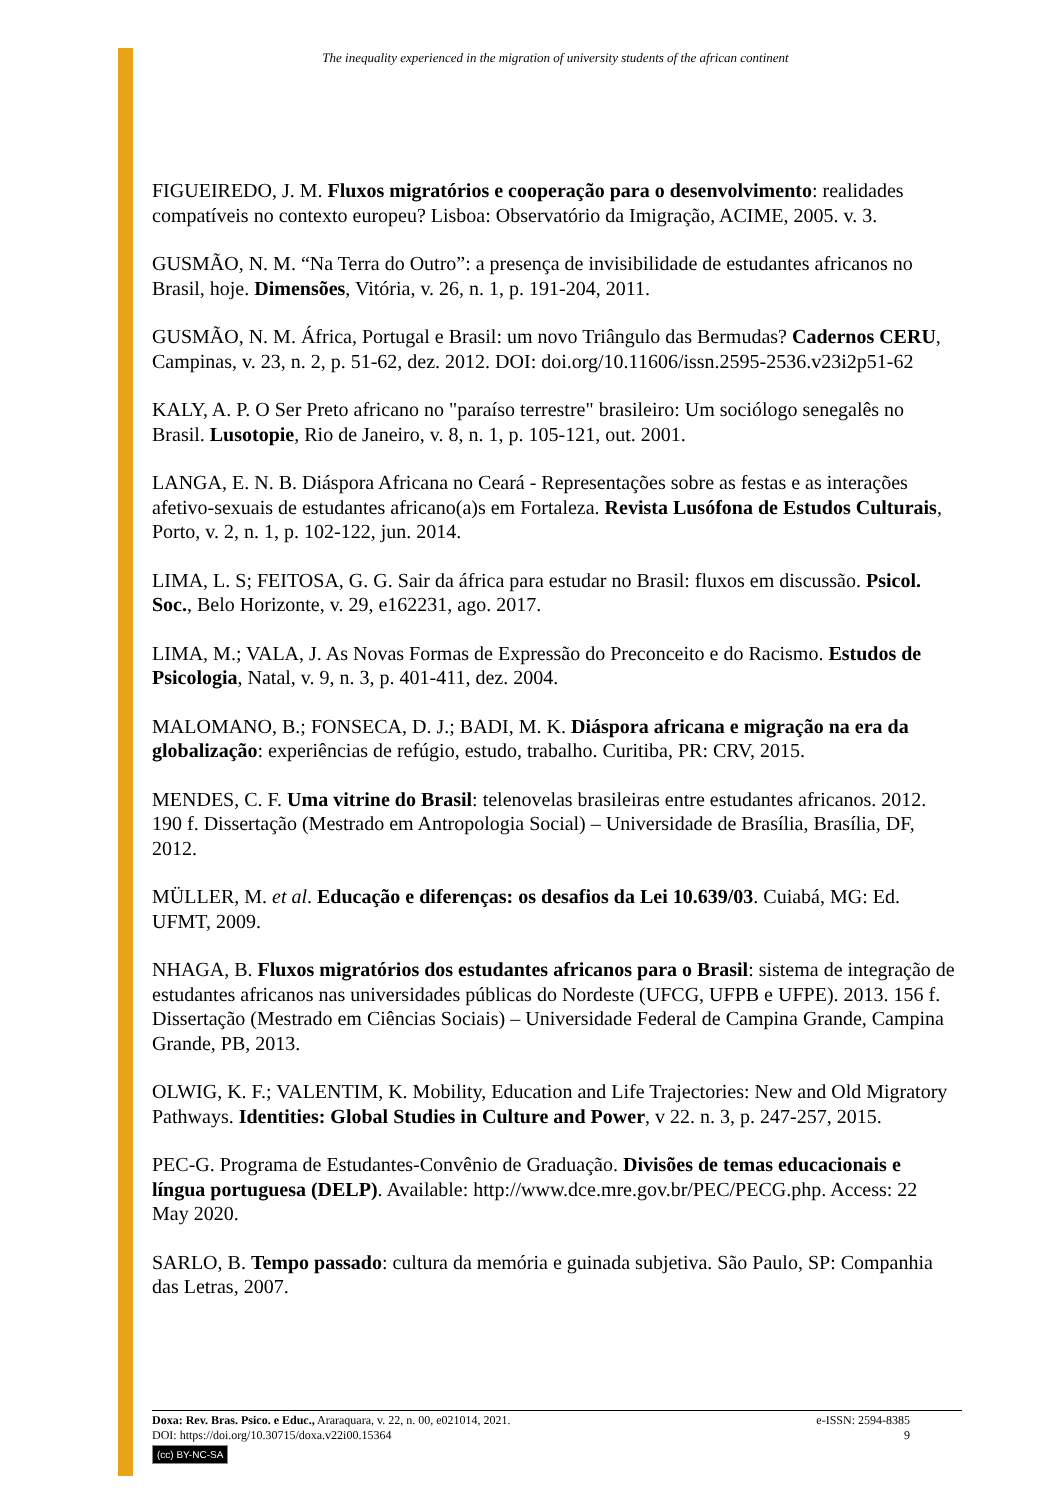The inequality experienced in the migration of university students of the african continent
FIGUEIREDO, J. M. Fluxos migratórios e cooperação para o desenvolvimento: realidades compatíveis no contexto europeu? Lisboa: Observatório da Imigração, ACIME, 2005. v. 3.
GUSMÃO, N. M. “Na Terra do Outro”: a presença de invisibilidade de estudantes africanos no Brasil, hoje. Dimensões, Vitória, v. 26, n. 1, p. 191-204, 2011.
GUSMÃO, N. M. África, Portugal e Brasil: um novo Triângulo das Bermudas? Cadernos CERU, Campinas, v. 23, n. 2, p. 51-62, dez. 2012. DOI: doi.org/10.11606/issn.2595-2536.v23i2p51-62
KALY, A. P. O Ser Preto africano no "paraíso terrestre" brasileiro: Um sociólogo senegalês no Brasil. Lusotopie, Rio de Janeiro, v. 8, n. 1, p. 105-121, out. 2001.
LANGA, E. N. B. Diáspora Africana no Ceará - Representações sobre as festas e as interações afetivo-sexuais de estudantes africano(a)s em Fortaleza. Revista Lusófona de Estudos Culturais, Porto, v. 2, n. 1, p. 102-122, jun. 2014.
LIMA, L. S; FEITOSA, G. G. Sair da áfrica para estudar no Brasil: fluxos em discussão. Psicol. Soc., Belo Horizonte, v. 29, e162231, ago. 2017.
LIMA, M.; VALA, J. As Novas Formas de Expressão do Preconceito e do Racismo. Estudos de Psicologia, Natal, v. 9, n. 3, p. 401-411, dez. 2004.
MALOMANO, B.; FONSECA, D. J.; BADI, M. K. Diáspora africana e migração na era da globalização: experiências de refúgio, estudo, trabalho. Curitiba, PR: CRV, 2015.
MENDES, C. F. Uma vitrine do Brasil: telenovelas brasileiras entre estudantes africanos. 2012. 190 f. Dissertação (Mestrado em Antropologia Social) – Universidade de Brasília, Brasília, DF, 2012.
MÜLLER, M. et al. Educação e diferenças: os desafios da Lei 10.639/03. Cuiabá, MG: Ed. UFMT, 2009.
NHAGA, B. Fluxos migratórios dos estudantes africanos para o Brasil: sistema de integração de estudantes africanos nas universidades públicas do Nordeste (UFCG, UFPB e UFPE). 2013. 156 f. Dissertação (Mestrado em Ciências Sociais) – Universidade Federal de Campina Grande, Campina Grande, PB, 2013.
OLWIG, K. F.; VALENTIM, K. Mobility, Education and Life Trajectories: New and Old Migratory Pathways. Identities: Global Studies in Culture and Power, v 22. n. 3, p. 247-257, 2015.
PEC-G. Programa de Estudantes-Convênio de Graduação. Divisões de temas educacionais e língua portuguesa (DELP). Available: http://www.dce.mre.gov.br/PEC/PECG.php. Access: 22 May 2020.
SARLO, B. Tempo passado: cultura da memória e guinada subjetiva. São Paulo, SP: Companhia das Letras, 2007.
Doxa: Rev. Bras. Psico. e Educ., Araraquara, v. 22, n. 00, e021014, 2021. e-ISSN: 2594-8385
DOI: https://doi.org/10.30715/doxa.v22i00.15364 9
(cc) BY-NC-SA